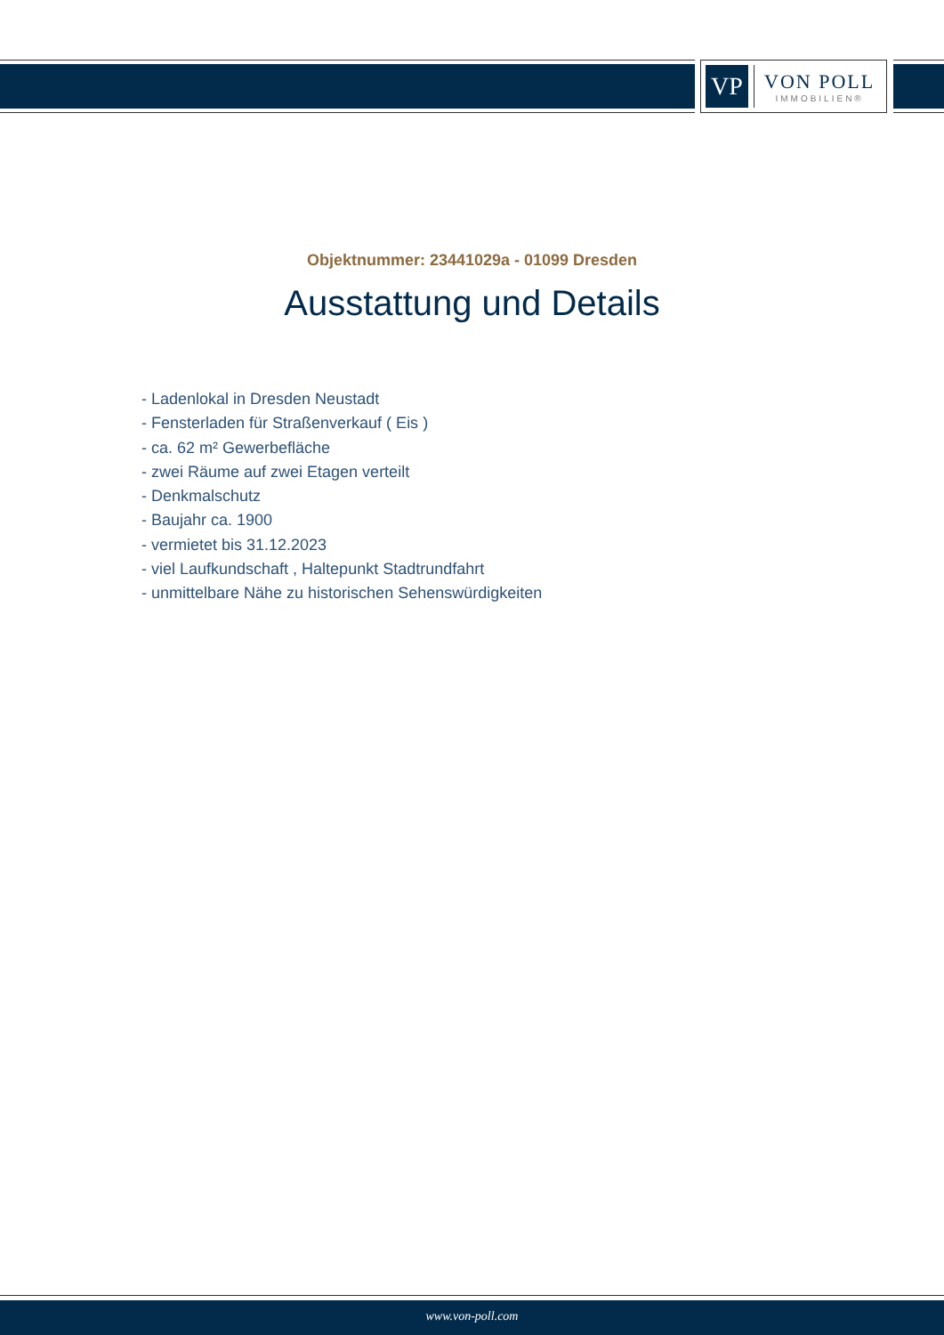VP
VON POLL
IMMOBILIEN®
Objektnummer: 23441029a - 01099 Dresden
Ausstattung und Details
- Ladenlokal in Dresden Neustadt
- Fensterladen für Straßenverkauf ( Eis )
- ca. 62 m² Gewerbefläche
- zwei Räume auf zwei Etagen verteilt
- Denkmalschutz
- Baujahr ca. 1900
- vermietet bis 31.12.2023
- viel Laufkundschaft , Haltepunkt Stadtrundfahrt
- unmittelbare Nähe zu historischen Sehenswürdigkeiten
www.von-poll.com